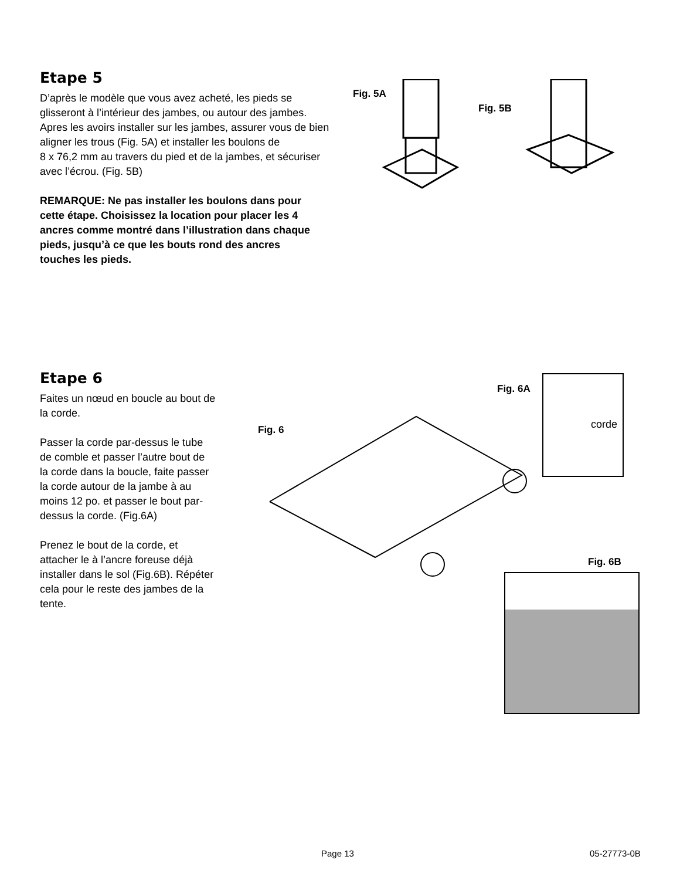Etape 5
D’après le modèle que vous avez acheté, les pieds se glisseront à l’intérieur des jambes, ou autour des jambes.
Apres les avoirs installer sur les jambes, assurer vous de bien aligner les trous (Fig. 5A) et installer les boulons de
8 x 76,2 mm au travers du pied et de la jambes, et sécuriser avec l’écrou. (Fig. 5B)
REMARQUE: Ne pas installer les boulons dans pour cette étape. Choisissez la location pour placer les 4 ancres comme montré dans l’illustration dans chaque pieds, jusqu’à ce que les bouts rond des ancres touches les pieds.
Fig. 5A
Fig. 5B
Etape 6
Faites un nœud en boucle au bout de la corde.
Passer la corde par-dessus le tube de comble et passer l’autre bout de la corde dans la boucle, faite passer la corde autour de la jambe à au moins 12 po. et passer le bout par-dessus la corde. (Fig.6A)
Prenez le bout de la corde, et attacher le à l’ancre foreuse déjà installer dans le sol (Fig.6B). Répéter cela pour le reste des jambes de la tente.
Fig. 6
Fig. 6A
corde
Fig. 6B
Page 13 05-27773-0B